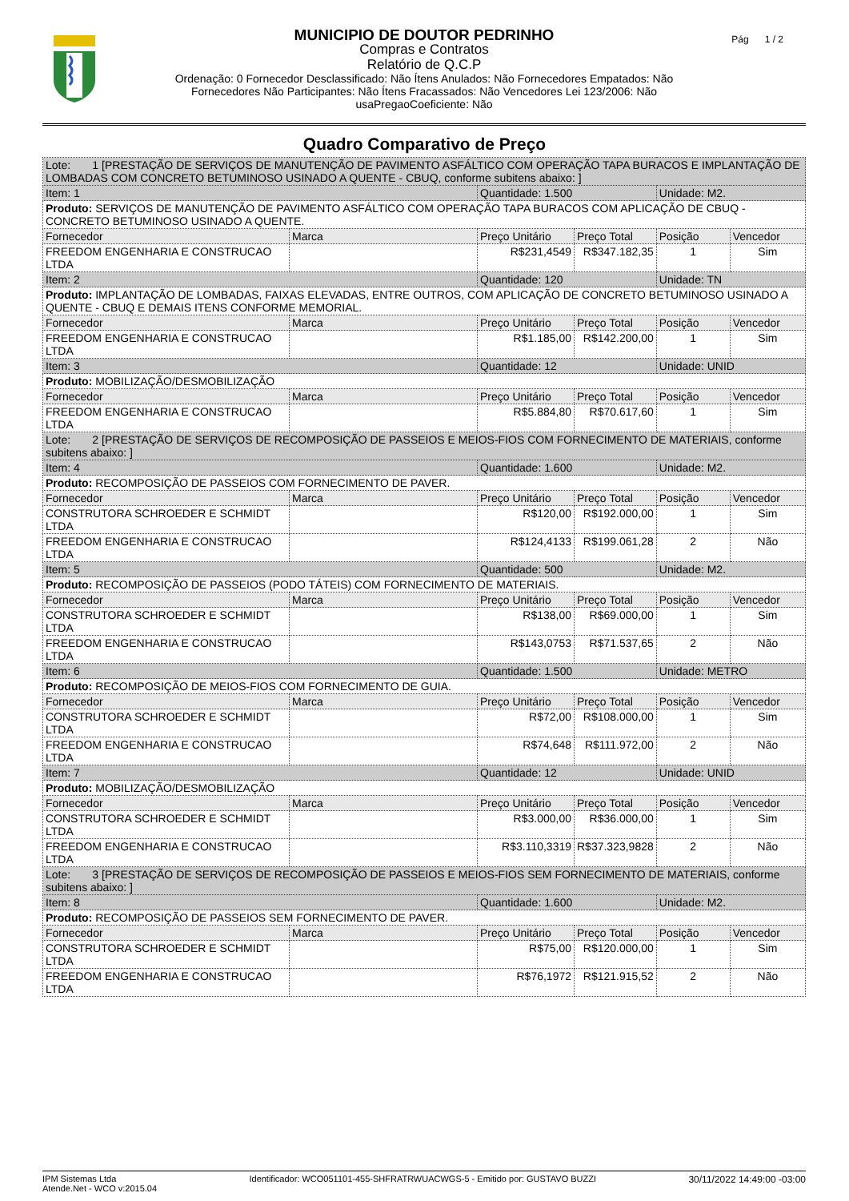MUNICIPIO DE DOUTOR PEDRINHO
Compras e Contratos
Relatório de Q.C.P
Ordenação: 0 Fornecedor Desclassificado: Não Ítens Anulados: Não Fornecedores Empatados: Não
Fornecedores Não Participantes: Não Ítens Fracassados: Não Vencedores Lei 123/2006: Não
usaPregaoCoeficiente: Não
Pág 1 / 2
Quadro Comparativo de Preço
| Lote: 1 [PRESTAÇÃO DE SERVIÇOS DE MANUTENÇÃO DE PAVIMENTO ASFÁLTICO COM OPERAÇÃO TAPA BURACOS E IMPLANTAÇÃO DE LOMBADAS COM CONCRETO BETUMINOSO USINADO A QUENTE - CBUQ, conforme subitens abaixo: ] | | | | | |
| Item: 1 | | Quantidade: 1.500 | | Unidade: M2. | |
| Produto: SERVIÇOS DE MANUTENÇÃO DE PAVIMENTO ASFÁLTICO COM OPERAÇÃO TAPA BURACOS COM APLICAÇÃO DE CBUQ - CONCRETO BETUMINOSO USINADO A QUENTE. | | | | | |
| Fornecedor | Marca | Preço Unitário | Preço Total | Posição | Vencedor |
| FREEDOM ENGENHARIA E CONSTRUCAO LTDA | | R$231,4549 | R$347.182,35 | 1 | Sim |
| Item: 2 | | Quantidade: 120 | | Unidade: TN | |
| Produto: IMPLANTAÇÃO DE LOMBADAS, FAIXAS ELEVADAS, ENTRE OUTROS, COM APLICAÇÃO DE CONCRETO BETUMINOSO USINADO A QUENTE - CBUQ E DEMAIS ITENS CONFORME MEMORIAL. | | | | | |
| Fornecedor | Marca | Preço Unitário | Preço Total | Posição | Vencedor |
| FREEDOM ENGENHARIA E CONSTRUCAO LTDA | | R$1.185,00 | R$142.200,00 | 1 | Sim |
| Item: 3 | | Quantidade: 12 | | Unidade: UNID | |
| Produto: MOBILIZAÇÃO/DESMOBILIZAÇÃO | | | | | |
| Fornecedor | Marca | Preço Unitário | Preço Total | Posição | Vencedor |
| FREEDOM ENGENHARIA E CONSTRUCAO LTDA | | R$5.884,80 | R$70.617,60 | 1 | Sim |
| Lote: 2 [PRESTAÇÃO DE SERVIÇOS DE RECOMPOSIÇÃO DE PASSEIOS E MEIOS-FIOS COM FORNECIMENTO DE MATERIAIS, conforme subitens abaixo: ] | | | | | |
| Item: 4 | | Quantidade: 1.600 | | Unidade: M2. | |
| Produto: RECOMPOSIÇÃO DE PASSEIOS COM FORNECIMENTO DE PAVER. | | | | | |
| Fornecedor | Marca | Preço Unitário | Preço Total | Posição | Vencedor |
| CONSTRUTORA SCHROEDER E SCHMIDT LTDA | | R$120,00 | R$192.000,00 | 1 | Sim |
| FREEDOM ENGENHARIA E CONSTRUCAO LTDA | | R$124,4133 | R$199.061,28 | 2 | Não |
| Item: 5 | | Quantidade: 500 | | Unidade: M2. | |
| Produto: RECOMPOSIÇÃO DE PASSEIOS (PODO TÁTEIS) COM FORNECIMENTO DE MATERIAIS. | | | | | |
| Fornecedor | Marca | Preço Unitário | Preço Total | Posição | Vencedor |
| CONSTRUTORA SCHROEDER E SCHMIDT LTDA | | R$138,00 | R$69.000,00 | 1 | Sim |
| FREEDOM ENGENHARIA E CONSTRUCAO LTDA | | R$143,0753 | R$71.537,65 | 2 | Não |
| Item: 6 | | Quantidade: 1.500 | | Unidade: METRO | |
| Produto: RECOMPOSIÇÃO DE MEIOS-FIOS COM FORNECIMENTO DE GUIA. | | | | | |
| Fornecedor | Marca | Preço Unitário | Preço Total | Posição | Vencedor |
| CONSTRUTORA SCHROEDER E SCHMIDT LTDA | | R$72,00 | R$108.000,00 | 1 | Sim |
| FREEDOM ENGENHARIA E CONSTRUCAO LTDA | | R$74,648 | R$111.972,00 | 2 | Não |
| Item: 7 | | Quantidade: 12 | | Unidade: UNID | |
| Produto: MOBILIZAÇÃO/DESMOBILIZAÇÃO | | | | | |
| Fornecedor | Marca | Preço Unitário | Preço Total | Posição | Vencedor |
| CONSTRUTORA SCHROEDER E SCHMIDT LTDA | | R$3.000,00 | R$36.000,00 | 1 | Sim |
| FREEDOM ENGENHARIA E CONSTRUCAO LTDA | | R$3.110,3319 | R$37.323,9828 | 2 | Não |
| Lote: 3 [PRESTAÇÃO DE SERVIÇOS DE RECOMPOSIÇÃO DE PASSEIOS E MEIOS-FIOS SEM FORNECIMENTO DE MATERIAIS, conforme subitens abaixo: ] | | | | | |
| Item: 8 | | Quantidade: 1.600 | | Unidade: M2. | |
| Produto: RECOMPOSIÇÃO DE PASSEIOS SEM FORNECIMENTO DE PAVER. | | | | | |
| Fornecedor | Marca | Preço Unitário | Preço Total | Posição | Vencedor |
| CONSTRUTORA SCHROEDER E SCHMIDT LTDA | | R$75,00 | R$120.000,00 | 1 | Sim |
| FREEDOM ENGENHARIA E CONSTRUCAO LTDA | | R$76,1972 | R$121.915,52 | 2 | Não |
IPM Sistemas Ltda
Atende.Net - WCO v:2015.04
Identificador: WCO051101-455-SHFRATRWUACWGS-5 - Emitido por: GUSTAVO BUZZI
30/11/2022 14:49:00 -03:00